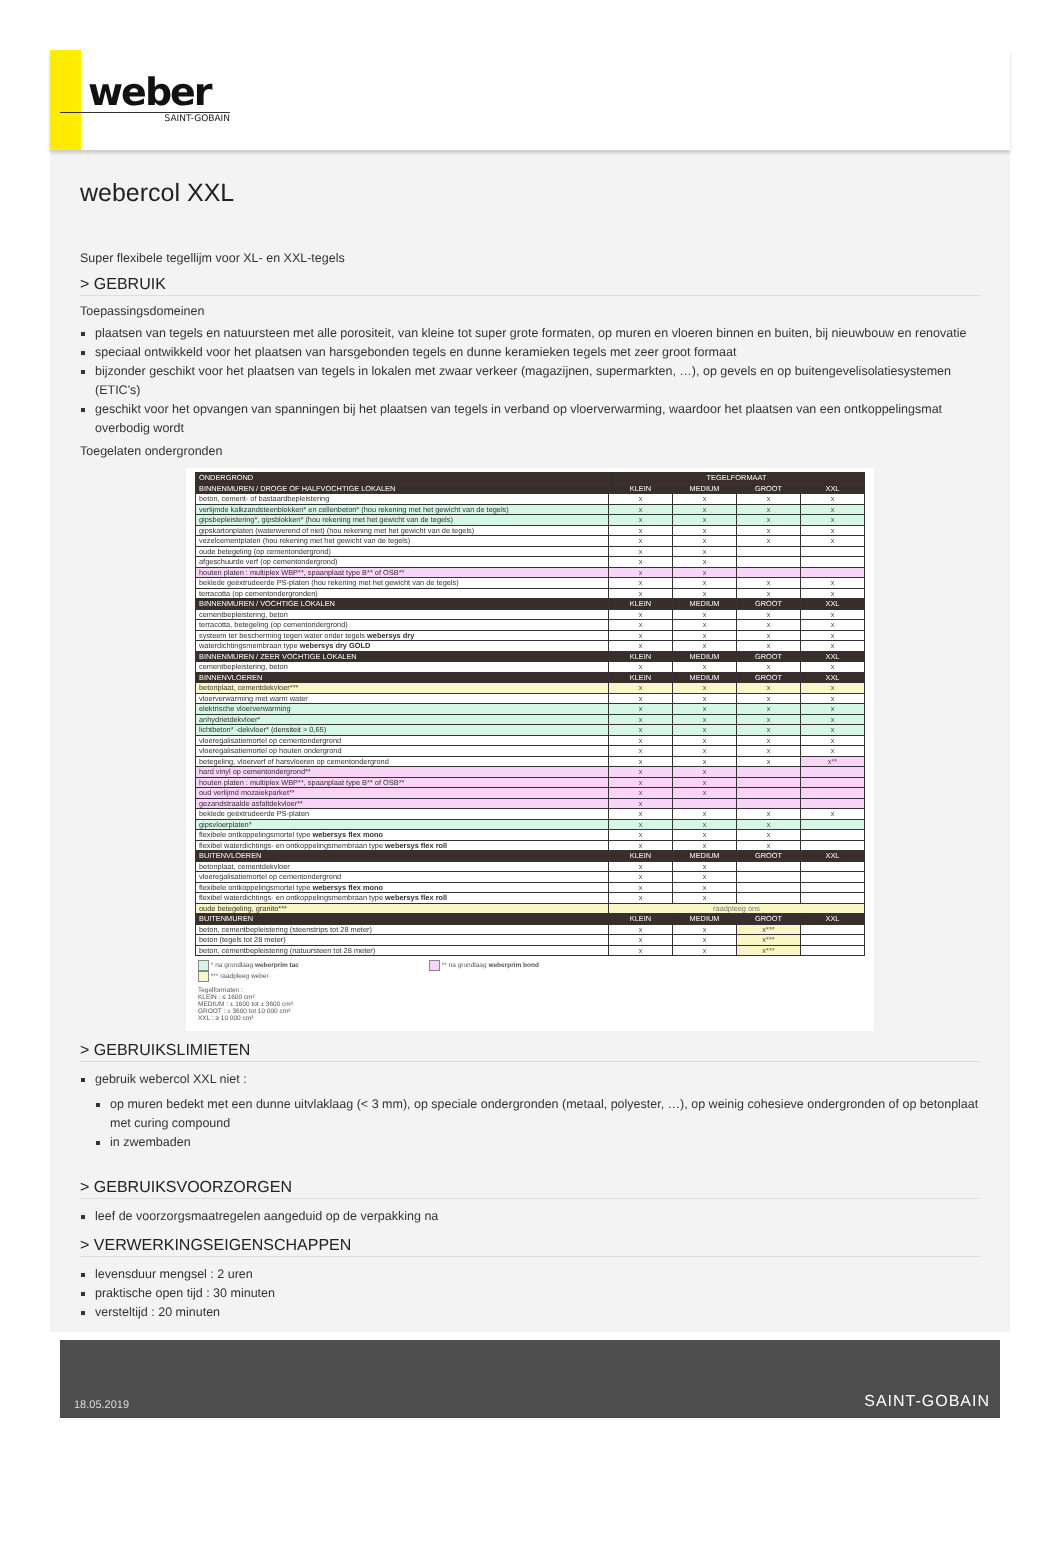weber
SAINT-GOBAIN
webercol XXL
Super flexibele tegellijm voor XL- en XXL-tegels
> GEBRUIK
Toepassingsdomeinen
plaatsen van tegels en natuursteen met alle porositeit, van kleine tot super grote formaten, op muren en vloeren binnen en buiten, bij nieuwbouw en renovatie
speciaal ontwikkeld voor het plaatsen van harsgebonden tegels en dunne keramieken tegels met zeer groot formaat
bijzonder geschikt voor het plaatsen van tegels in lokalen met zwaar verkeer (magazijnen, supermarkten, …), op gevels en op buitengevelisolatiesystemen (ETIC's)
geschikt voor het opvangen van spanningen bij het plaatsen van tegels in verband op vloerverwarming, waardoor het plaatsen van een ontkoppelingsmat overbodig wordt
Toegelaten ondergronden
| ONDERGROND | TEGELFORMAAT | | | |
| --- | --- | --- | --- | --- |
| BINNENMUREN / DROGE OF HALFVOCHTIGE LOKALEN | KLEIN | MEDIUM | GROOT | XXL |
| beton, cement- of bastaardbepleistering | x | x | x | x |
| verlijmde kalkzandsteenblokken* en cellenbeton* (hou rekening met het gewicht van de tegels) | x | x | x | x |
| gipsbepleistering*, gipsblokken* (hou rekening met het gewicht van de tegels) | x | x | x | x |
| gipskartonplaten (waterwerend of niet) (hou rekening met het gewicht van de tegels) | x | x | x | x |
| vezelcementplaten (hou rekening met het gewicht van de tegels) | x | x | x | x |
| oude betegeling (op cementondergrond) | x | x | | |
| afgeschuurde verf (op cementondergrond) | x | x | | |
| houten platen : multiplex WBP**, spaanplaat type B** of OSB** | x | x | | |
| beklede geëxtrudeerde PS-platen (hou rekening met het gewicht van de tegels) | x | x | x | x |
| terracotta (op cementondergronden) | x | x | x | x |
| BINNENMUREN / VOCHTIGE LOKALEN | KLEIN | MEDIUM | GROOT | XXL |
| cementbepleistering, beton | x | x | x | x |
| terracotta, betegeling (op cementondergrond) | x | x | x | x |
| systeem ter bescherming tegen water onder tegels webersys dry | x | x | x | x |
| waterdichtingsmembraan type webersys dry GOLD | x | x | x | x |
| BINNENMUREN / ZEER VOCHTIGE LOKALEN | KLEIN | MEDIUM | GROOT | XXL |
| cementbepleistering, beton | x | x | x | x |
| BINNENVLOEREN | KLEIN | MEDIUM | GROOT | XXL |
| betonplaat, cementdekvloer*** | x | x | x | x |
| vloerverwarming met warm water | x | x | x | x |
| elektrische vloerverwarming | x | x | x | x |
| anhydrietdekvloer* | x | x | x | x |
| lichtbeton* -dekvloer* (densiteit > 0,65) | x | x | x | x |
| vloeregalisatiemortel op cementondergrond | x | x | x | x |
| vloeregalisatiemortel op houten ondergrond | x | x | x | x |
| betegeling, vloerverf of harsvloeren op cementondergrond | x | x | x | x** |
| hard vinyl op cementondergrond** | x | x | | |
| houten platen : multiplex WBP**, spaanplaat type B** of OSB** | x | x | | |
| oud verlijmd mozaiekparket** | x | x | | |
| gezandstraalde asfaltdekvloer** | x | | | |
| beklede geëxtrudeerde PS-platen | x | x | x | x |
| gipsvloerplaten* | x | x | x | |
| flexibele ontkoppelingsmortel type webersys flex mono | x | x | x | |
| flexibel waterdichtings- en ontkoppelingsmembraan type webersys flex roll | x | x | x | |
| BUITENVLOEREN | KLEIN | MEDIUM | GROOT | XXL |
| betonplaat, cementdekvloer | x | x | | |
| vloeregalisatiemortel op cementondergrond | x | x | | |
| flexibele ontkoppelingsmortel type webersys flex mono | x | x | | |
| flexibel waterdichtings- en ontkoppelingsmembraan type webersys flex roll | x | x | | |
| oude betegeling, granito*** | raadpleeg ons | | | |
| BUITENMUREN | KLEIN | MEDIUM | GROOT | XXL |
| beton, cementbepleistering (steenstrips tot 28 meter) | x | x | x*** | |
| beton (tegels tot 28 meter) | x | x | x*** | |
| beton, cementbepleistering (natuursteen tot 28 meter) | x | x | x*** | |
* na grondlaag weberprim tac ** na grondlaag weberprim bond *** raadpleeg weber
Tegelformaten :
KLEIN : ≤ 1600 cm²
MEDIUM : ± 1600 tot ± 3600 cm²
GROOT : ± 3600 tot 10 000 cm²
XXL : ≥ 10 000 cm²
> GEBRUIKSLIMIETEN
gebruik webercol XXL niet :
op muren bedekt met een dunne uitvlaklaag (< 3 mm), op speciale ondergronden (metaal, polyester, …), op weinig cohesieve ondergronden of op betonplaat met curing compound
in zwembaden
> GEBRUIKSVOORZORGEN
leef de voorzorgsmaatregelen aangeduid op de verpakking na
> VERWERKINGSEIGENSCHAPPEN
levensduur mengsel : 2 uren
praktische open tijd : 30 minuten
versteltijd : 20 minuten
18.05.2019
SAINT-GOBAIN